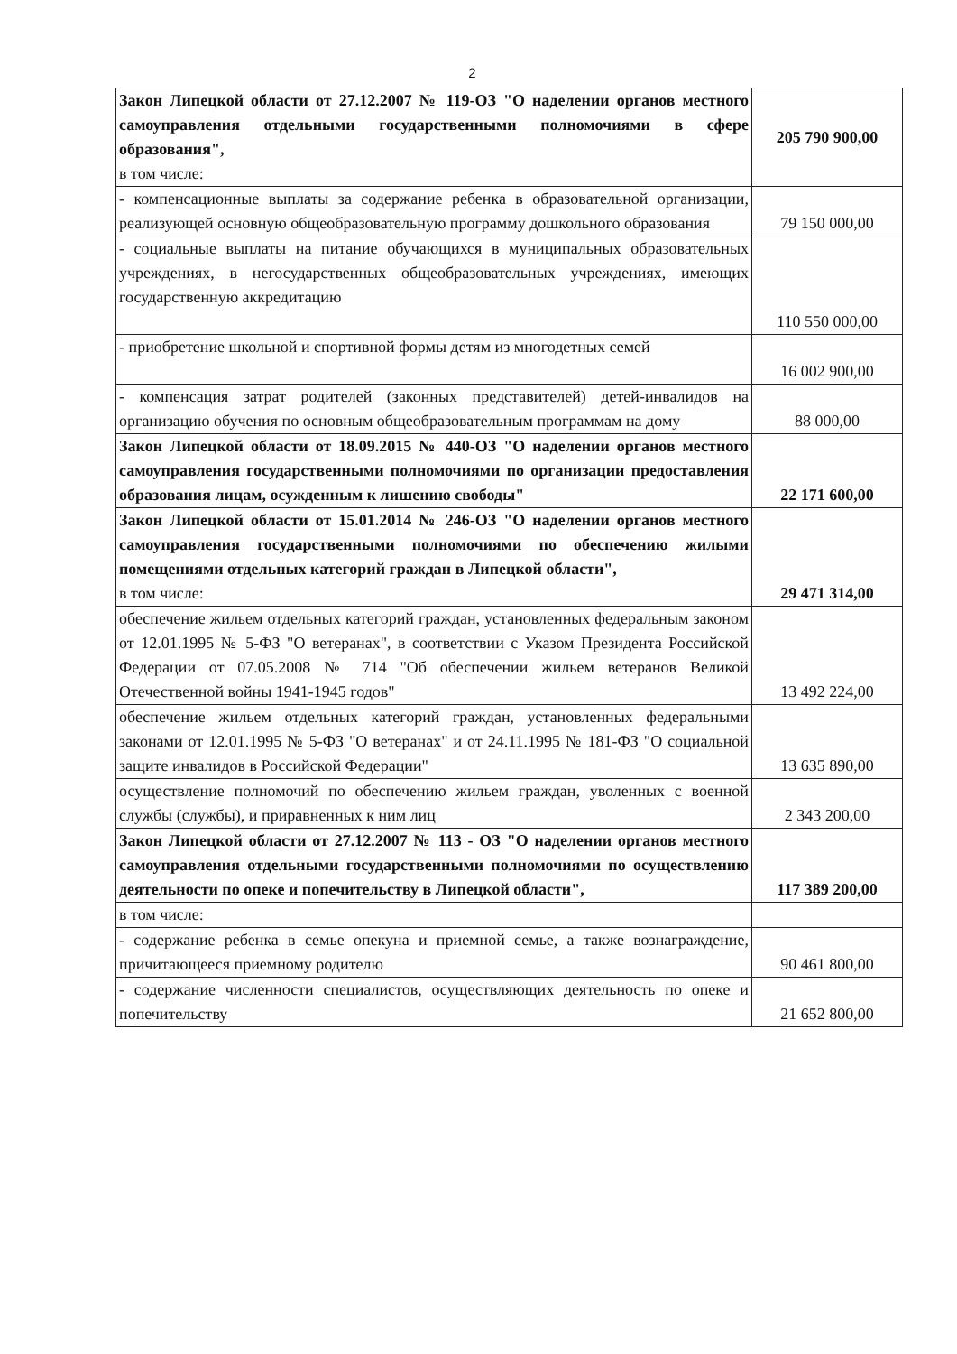2
| Закон Липецкой области от 27.12.2007 № 119-ОЗ "О наделении органов местного самоуправления отдельными государственными полномочиями в сфере образования", в том числе: | 205 790 900,00 |
| - компенсационные выплаты за содержание ребенка в образовательной организации, реализующей основную общеобразовательную программу дошкольного образования | 79 150 000,00 |
| - социальные выплаты на питание обучающихся в муниципальных образовательных учреждениях, в негосударственных общеобразовательных учреждениях, имеющих государственную аккредитацию | 110 550 000,00 |
| - приобретение школьной и спортивной формы детям из многодетных семей | 16 002 900,00 |
| - компенсация затрат родителей (законных представителей) детей-инвалидов на организацию обучения по основным общеобразовательным программам на дому | 88 000,00 |
| Закон Липецкой области от 18.09.2015 № 440-ОЗ "О наделении органов местного самоуправления государственными полномочиями по организации предоставления образования лицам, осужденным к лишению свободы" | 22 171 600,00 |
| Закон Липецкой области от 15.01.2014 № 246-ОЗ "О наделении органов местного самоуправления государственными полномочиями по обеспечению жилыми помещениями отдельных категорий граждан в Липецкой области", в том числе: | 29 471 314,00 |
| обеспечение жильем отдельных категорий граждан, установленных федеральным законом от 12.01.1995 № 5-ФЗ "О ветеранах", в соответствии с Указом Президента Российской Федерации от 07.05.2008 № 714 "Об обеспечении жильем ветеранов Великой Отечественной войны 1941-1945 годов" | 13 492 224,00 |
| обеспечение жильем отдельных категорий граждан, установленных федеральными законами от 12.01.1995 № 5-ФЗ "О ветеранах" и от 24.11.1995 № 181-ФЗ "О социальной защите инвалидов в Российской Федерации" | 13 635 890,00 |
| осуществление полномочий по обеспечению жильем граждан, уволенных с военной службы (службы), и приравненных к ним лиц | 2 343 200,00 |
| Закон Липецкой области от 27.12.2007 № 113 - ОЗ "О наделении органов местного самоуправления отдельными государственными полномочиями по осуществлению деятельности по опеке и попечительству в Липецкой области", | 117 389 200,00 |
| в том числе: | |
| - содержание ребенка в семье опекуна и приемной семье, а также вознаграждение, причитающееся приемному родителю | 90 461 800,00 |
| - содержание численности специалистов, осуществляющих деятельность по опеке и попечительству | 21 652 800,00 |